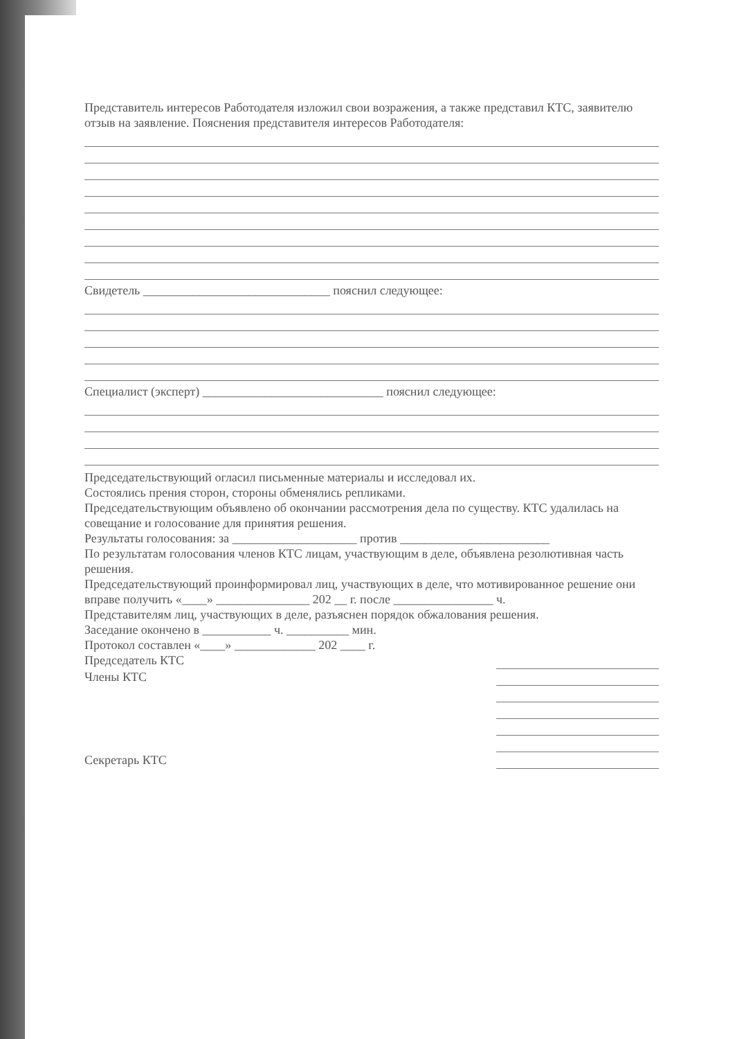Представитель интересов Работодателя изложил свои возражения, а также представил КТС, заявителю отзыв на заявление. Пояснения представителя интересов Работодателя:
Свидетель ______________________________ пояснил следующее:
Специалист (эксперт) _____________________________ пояснил следующее:
Председательствующий огласил письменные материалы и исследовал их.
Состоялись прения сторон, стороны обменялись репликами.
Председательствующим объявлено об окончании рассмотрения дела по существу. КТС удалилась на совещание и голосование для принятия решения.
Результаты голосования: за ____________________ против ________________________
По результатам голосования членов КТС лицам, участвующим в деле, объявлена резолютивная часть решения.
Председательствующий проинформировал лиц, участвующих в деле, что мотивированное решение они вправе получить «____» _______________ 202 __ г. после ________________ ч.
Представителям лиц, участвующих в деле, разъяснен порядок обжалования решения.
Заседание окончено в ___________ ч. __________ мин.
Протокол составлен «____» _____________ 202 ____ г.
Председатель КТС
Члены КТС
Секретарь КТС